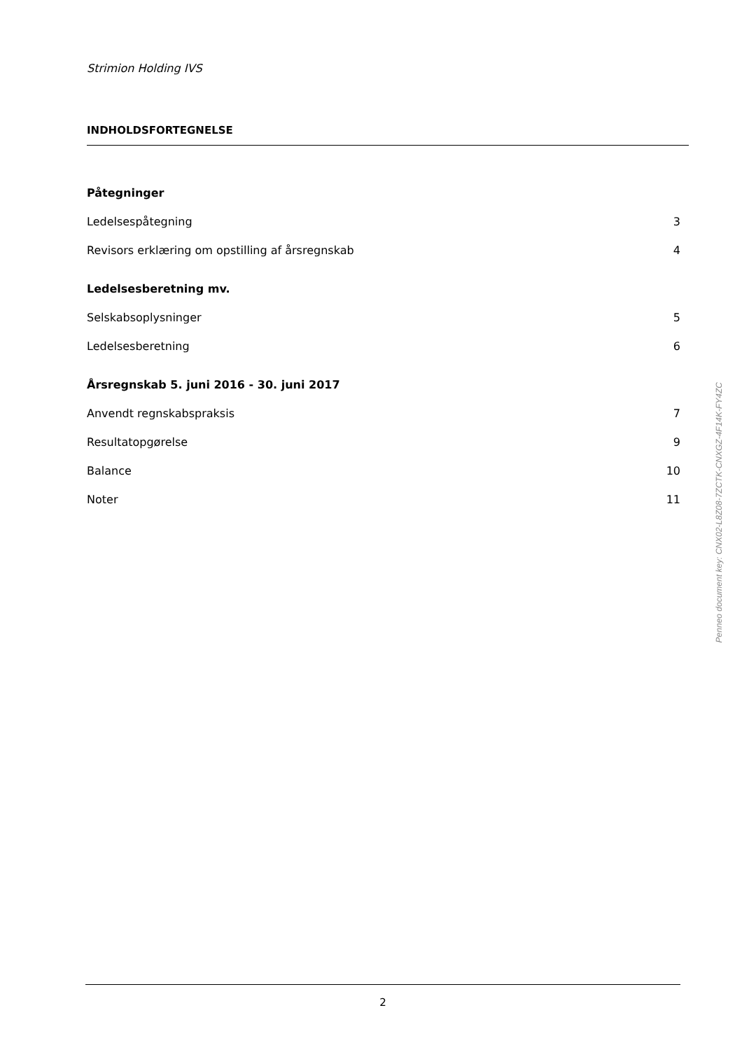Strimion Holding IVS
INDHOLDSFORTEGNELSE
Påtegninger
Ledelsespåtegning 3
Revisors erklæring om opstilling af årsregnskab 4
Ledelsesberetning mv.
Selskabsoplysninger 5
Ledelsesberetning 6
Årsregnskab 5. juni 2016 - 30. juni 2017
Anvendt regnskabspraksis 7
Resultatopgørelse 9
Balance 10
Noter 11
Penneo document key: CNX02-L8Z08-7ZCTK-CNXGZ-4F14K-FY4ZC
2